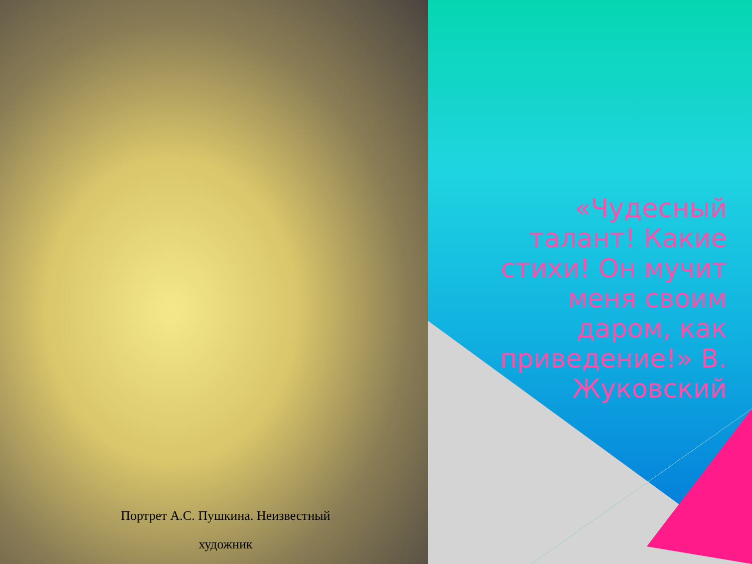«Чудесный талант! Какие стихи! Он мучит меня своим даром, как приведение!» В. Жуковский
Портрет А.С. Пушкина. Неизвестный
художник